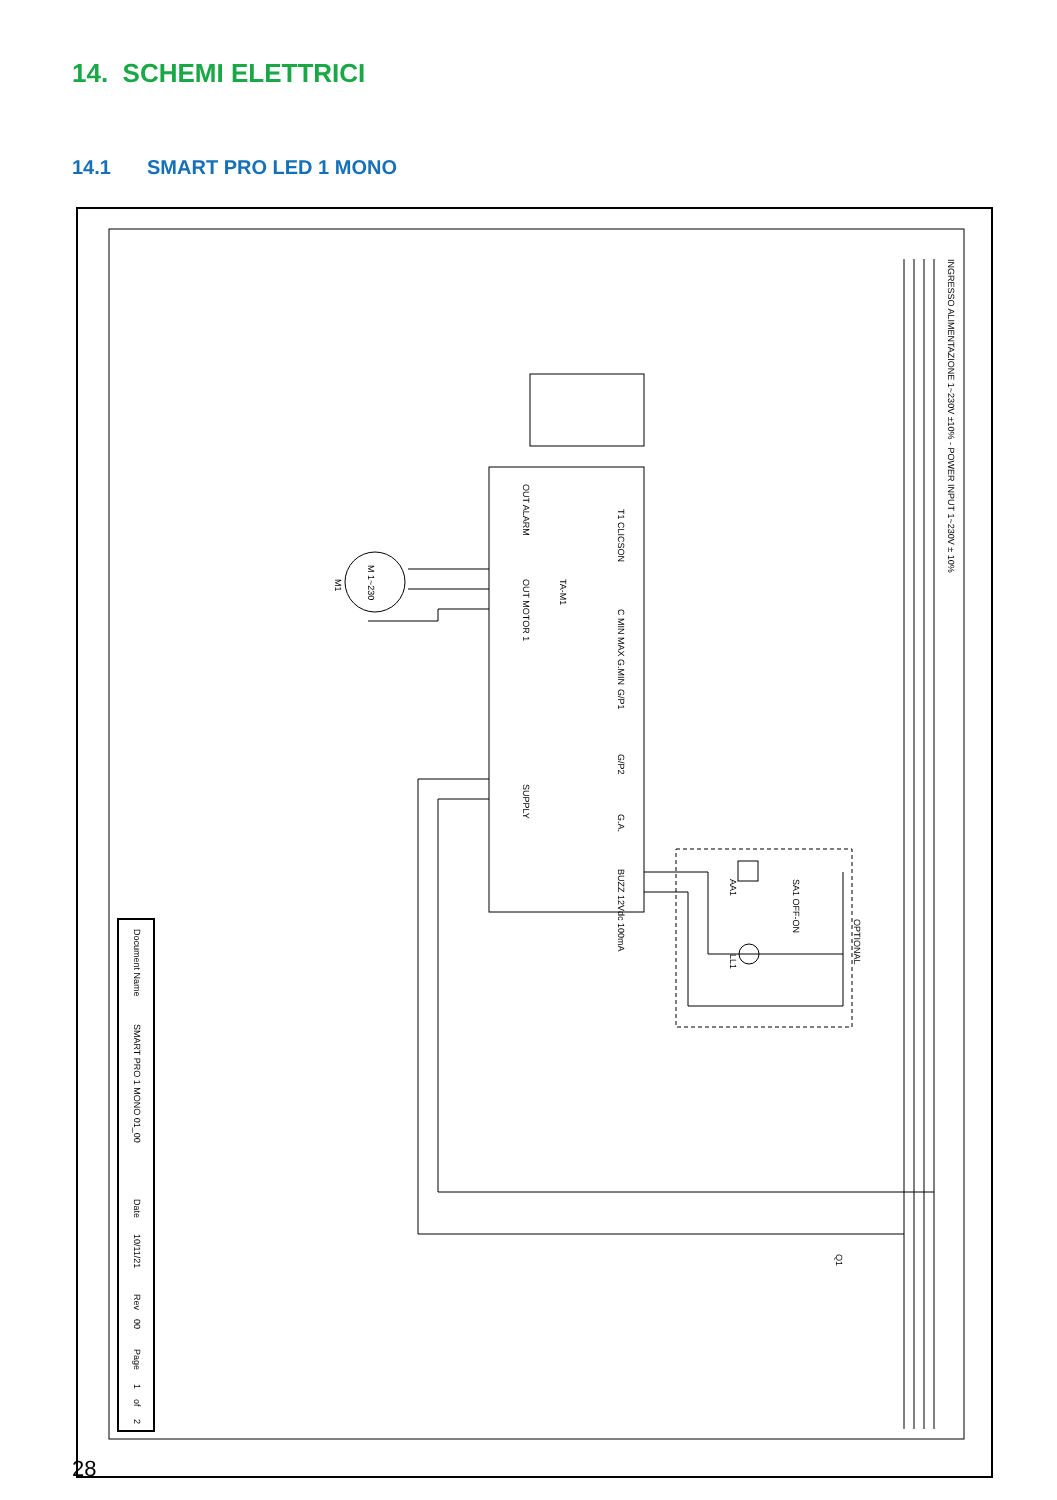14. SCHEMI ELETTRICI
14.1 SMART PRO LED 1 MONO
Document Name
SMART PRO 1 MONO 01_00
Date
10/11/21
Rev
00
Page
1
of
2
INGRESSO ALIMENTAZIONE 1~230V ±10% - POWER INPUT 1~230V ± 10%
OUT ALARM
OUT MOTOR 1
SUPPLY
T1 CLICSON
C MIN MAX G.MIN
G/P1
G/P2
G.A.
BUZZ 12Vdc 100mA
TA-M1
M 1~230
M1
OPTIONAL
AA1
SA1 OFF-ON
LL1
Q1
28